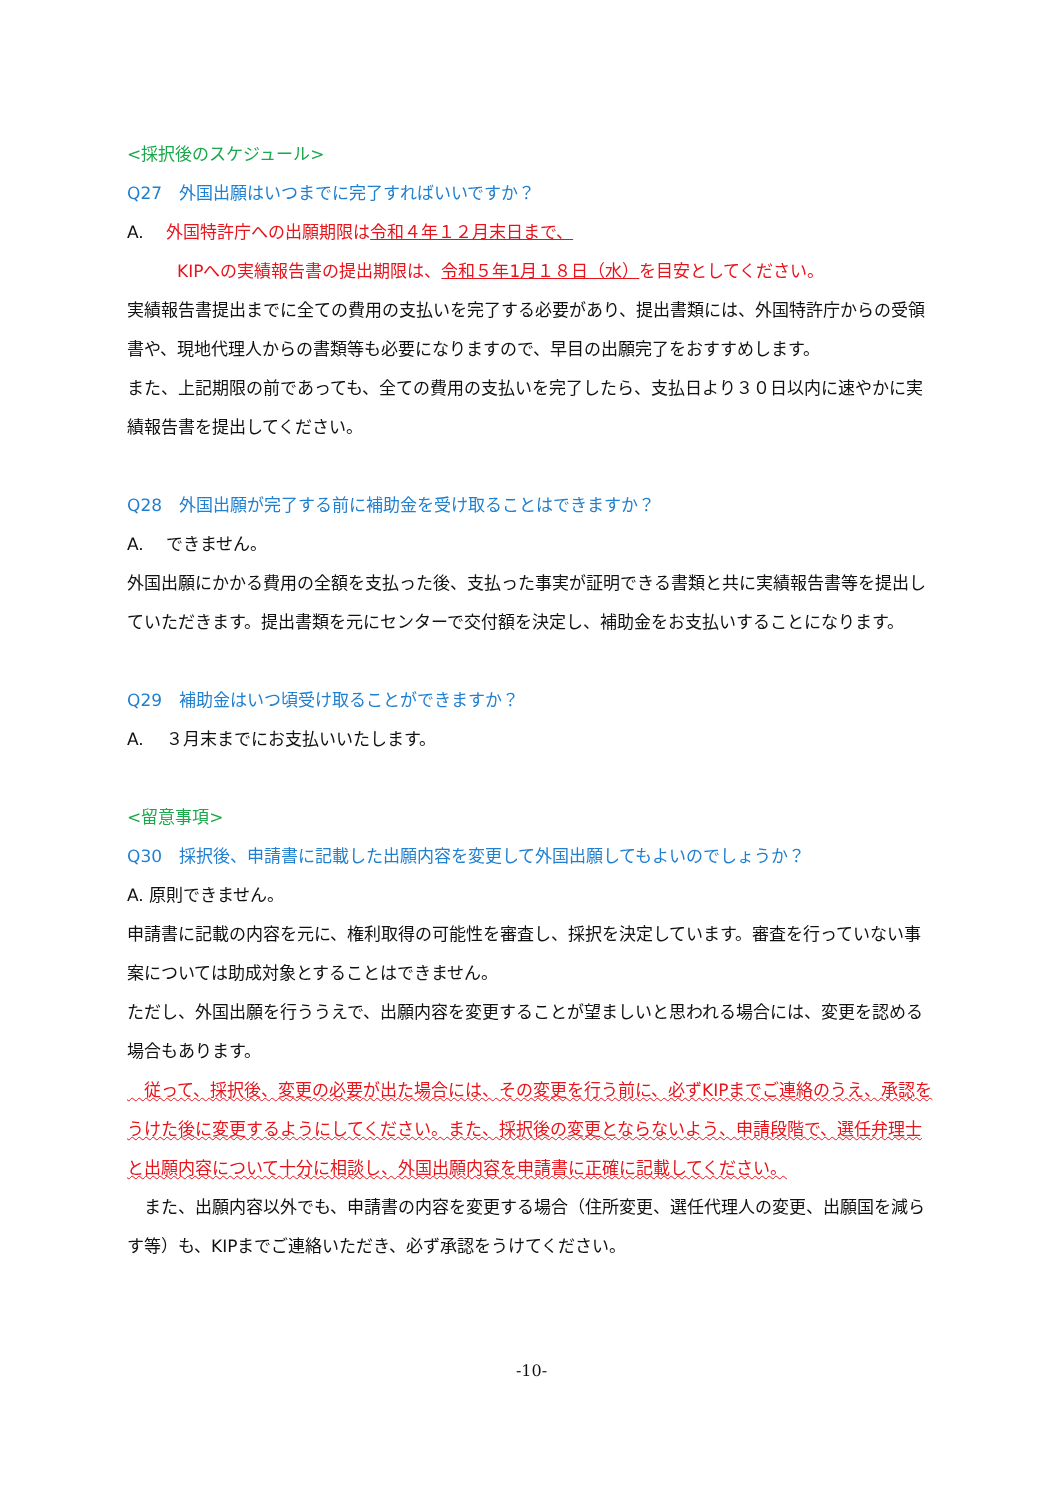<採択後のスケジュール>
Q27　外国出願はいつまでに完了すればいいですか？
A.　 外国特許庁への出願期限は令和４年１２月末日まで、
KIPへの実績報告書の提出期限は、令和５年1月１８日（水）を目安としてください。
実績報告書提出までに全ての費用の支払いを完了する必要があり、提出書類には、外国特許庁からの受領書や、現地代理人からの書類等も必要になりますので、早目の出願完了をおすすめします。
また、上記期限の前であっても、全ての費用の支払いを完了したら、支払日より３０日以内に速やかに実績報告書を提出してください。
Q28　外国出願が完了する前に補助金を受け取ることはできますか？
A.　 できません。
外国出願にかかる費用の全額を支払った後、支払った事実が証明できる書類と共に実績報告書等を提出していただきます。提出書類を元にセンターで交付額を決定し、補助金をお支払いすることになります。
Q29　補助金はいつ頃受け取ることができますか？
A.　 ３月末までにお支払いいたします。
<留意事項>
Q30　採択後、申請書に記載した出願内容を変更して外国出願してもよいのでしょうか？
A. 原則できません。
申請書に記載の内容を元に、権利取得の可能性を審査し、採択を決定しています。審査を行っていない事案については助成対象とすることはできません。
ただし、外国出願を行ううえで、出願内容を変更することが望ましいと思われる場合には、変更を認める場合もあります。
　従って、採択後、変更の必要が出た場合には、その変更を行う前に、必ずKIPまでご連絡のうえ、承認をうけた後に変更するようにしてください。また、採択後の変更とならないよう、申請段階で、選任弁理士と出願内容について十分に相談し、外国出願内容を申請書に正確に記載してください。
　また、出願内容以外でも、申請書の内容を変更する場合（住所変更、選任代理人の変更、出願国を減らす等）も、KIPまでご連絡いただき、必ず承認をうけてください。
-10-